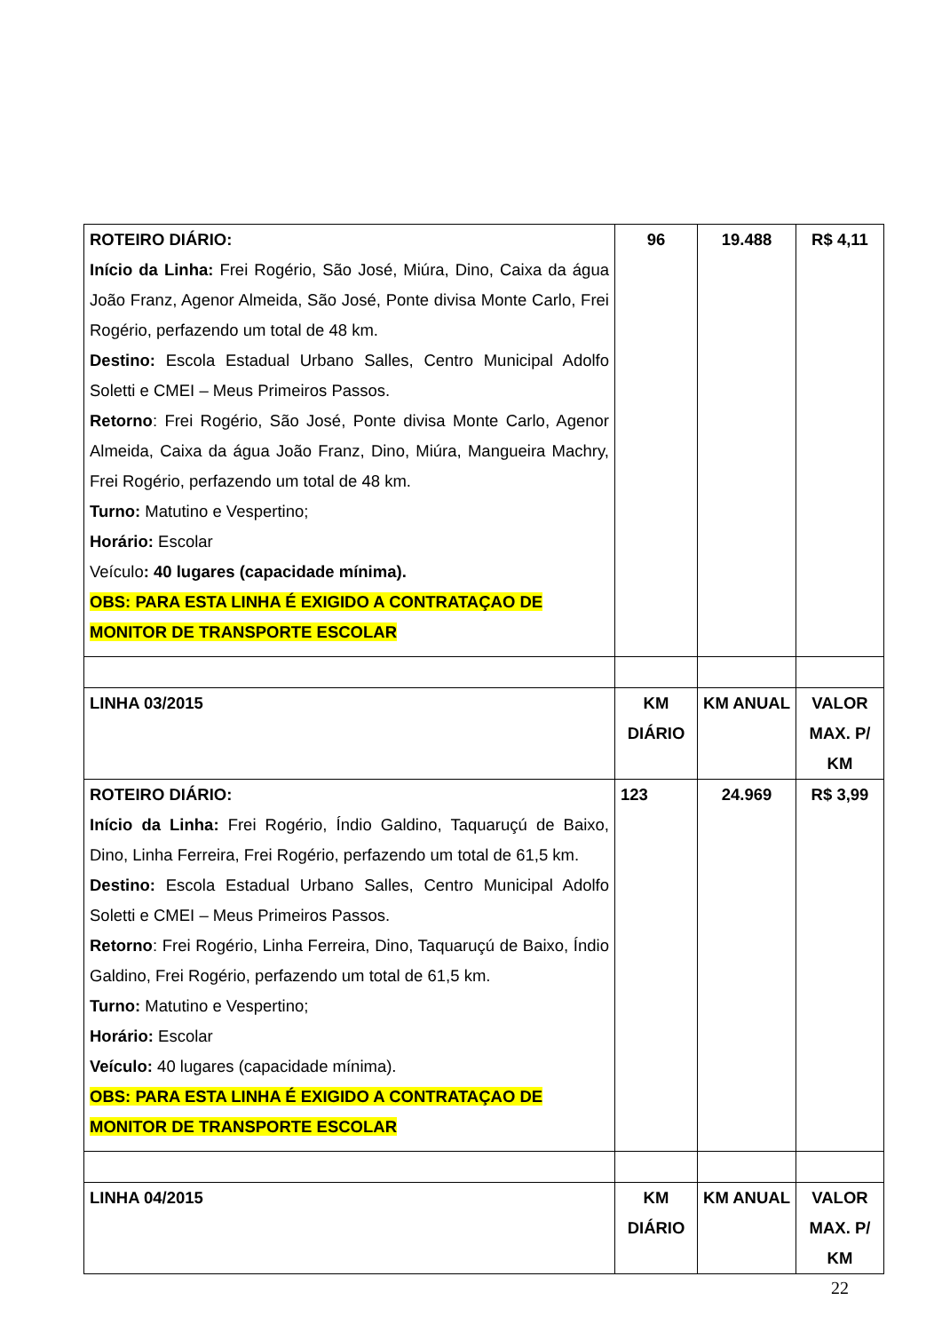| ROTEIRO DIÁRIO: Início da Linha: Frei Rogério, São José, Miúra, Dino, Caixa da água João Franz, Agenor Almeida, São José, Ponte divisa Monte Carlo, Frei Rogério, perfazendo um total de 48 km. Destino: Escola Estadual Urbano Salles, Centro Municipal Adolfo Soletti e CMEI – Meus Primeiros Passos. Retorno : Frei Rogério, São José, Ponte divisa Monte Carlo, Agenor Almeida, Caixa da água João Franz, Dino, Miúra, Mangueira Machry, Frei Rogério, perfazendo um total de 48 km. Turno: Matutino e Vespertino; Horário: Escolar Veículo : 40 lugares (capacidade mínima). OBS: PARA ESTA LINHA É EXIGIDO A CONTRATAÇAO DE MONITOR DE TRANSPORTE ESCOLAR | 96 | 19.488 | R$ 4,11 |
| LINHA 03/2015 | KM DIÁRIO | KM ANUAL | VALOR MAX. P/ KM |
| ROTEIRO DIÁRIO: Início da Linha: Frei Rogério, Índio Galdino, Taquaruçú de Baixo, Dino, Linha Ferreira, Frei Rogério, perfazendo um total de 61,5 km. Destino: Escola Estadual Urbano Salles, Centro Municipal Adolfo Soletti e CMEI – Meus Primeiros Passos. Retorno : Frei Rogério, Linha Ferreira, Dino, Taquaruçú de Baixo, Índio Galdino, Frei Rogério, perfazendo um total de 61,5 km. Turno: Matutino e Vespertino; Horário: Escolar Veículo: 40 lugares (capacidade mínima). OBS: PARA ESTA LINHA É EXIGIDO A CONTRATAÇAO DE MONITOR DE TRANSPORTE ESCOLAR | 123 | 24.969 | R$ 3,99 |
| LINHA 04/2015 | KM DIÁRIO | KM ANUAL | VALOR MAX. P/ KM |
22